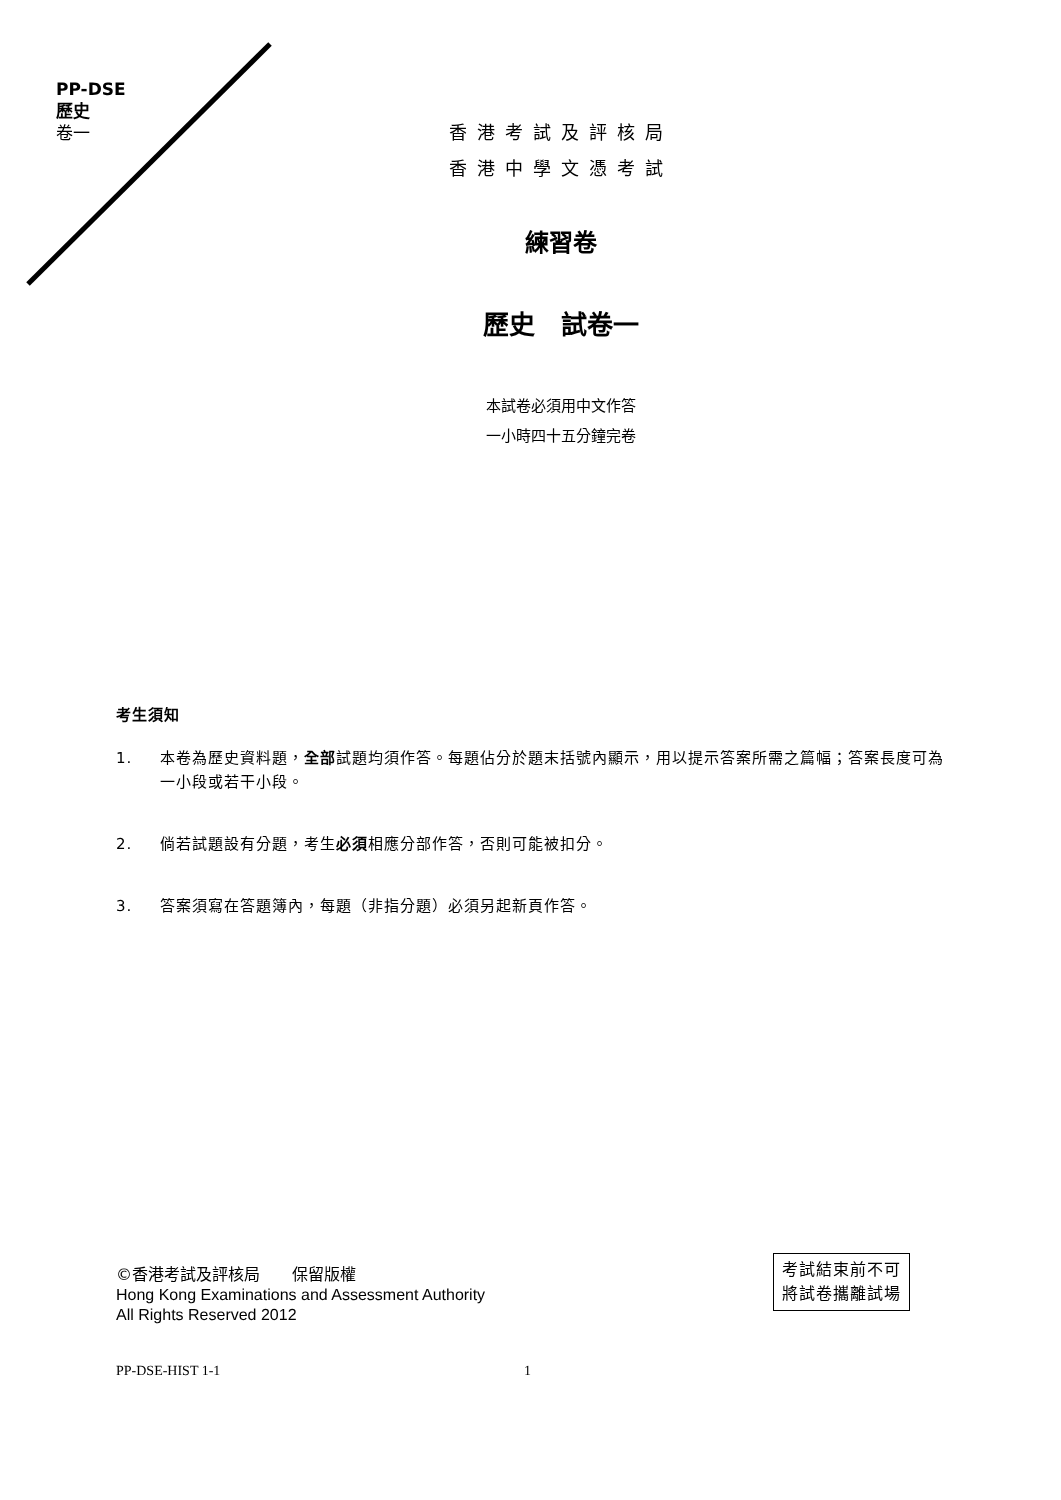PP-DSE
歷史
卷一
香港考試及評核局
香港中學文憑考試
練習卷
歷史　試卷一
本試卷必須用中文作答
一小時四十五分鐘完卷
考生須知
1. 本卷為歷史資料題，全部試題均須作答。每題佔分於題末括號內顯示，用以提示答案所需之篇幅；答案長度可為一小段或若干小段。
2. 倘若試題設有分題，考生必須相應分部作答，否則可能被扣分。
3. 答案須寫在答題簿內，每題（非指分題）必須另起新頁作答。
©香港考試及評核局　　保留版權
Hong Kong Examinations and Assessment Authority
All Rights Reserved 2012
考試結束前不可
將試卷攜離試場
PP-DSE-HIST 1-1 1